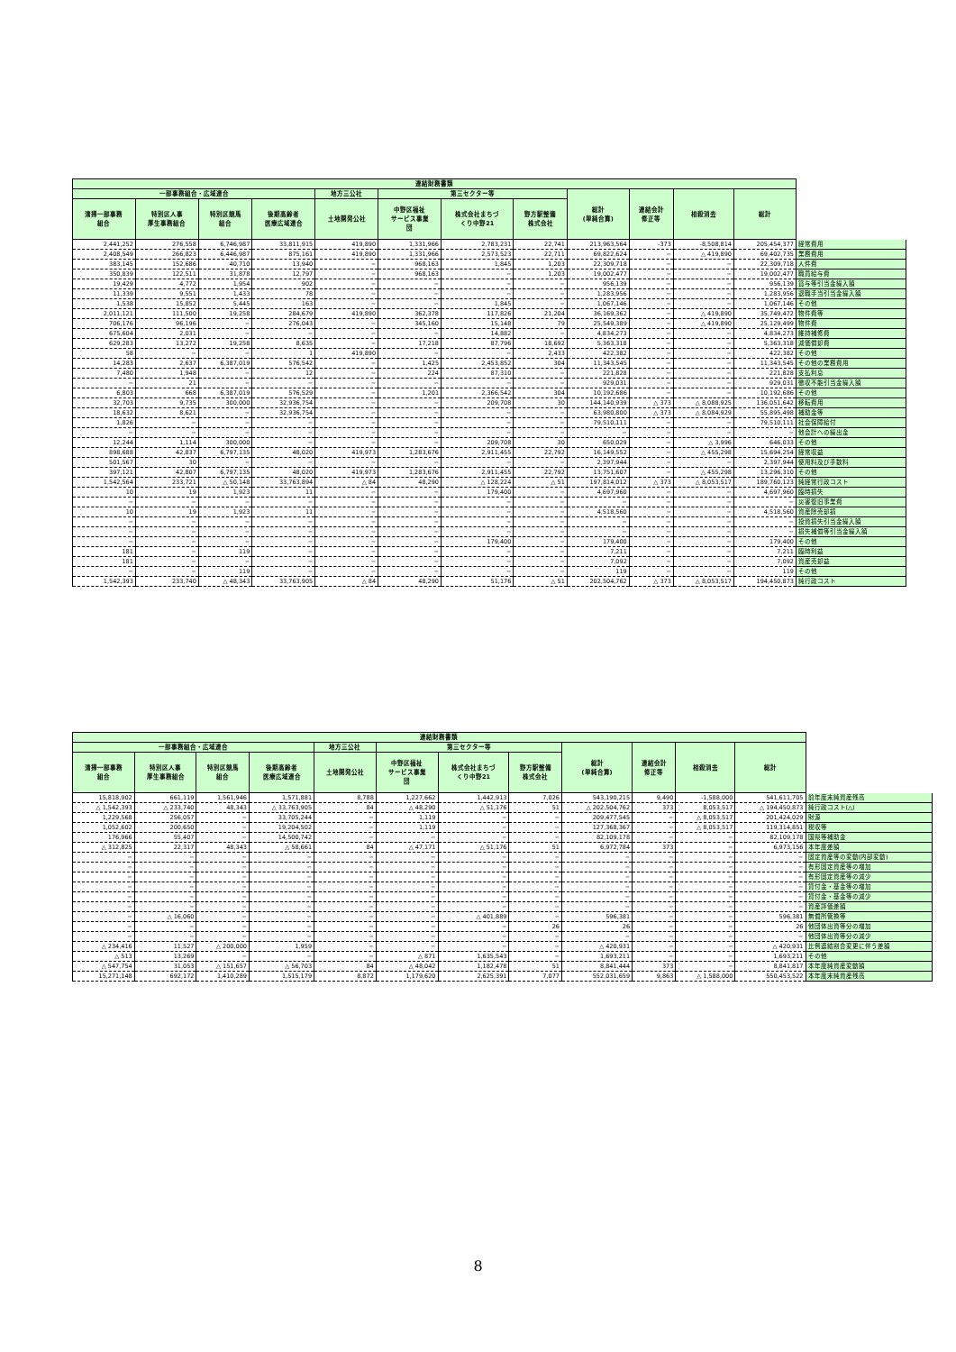| 連結財務書類 | | | | | | | | | | | | |
| --- | --- | --- | --- | --- | --- | --- | --- | --- | --- | --- | --- | --- |
| 一部事務組合・広域連合 | | | | 地方三公社 | 第三セクター等 | | | 総計 (単純合算) | 連結会計 修正等 | 相殺消去 | 総計 | |
| 清掃一部事務 組合 | 特別区人事 厚生事務組合 | 特別区競馬 組合 | 後期高齢者 医療広域連合 | 土地開発公社 | 中野区福祉 サービス事業 団 | 株式会社まちづ くり中野21 | 野方駅整備 株式会社 | | | | | |
| 2,441,252 | 276,558 | 6,746,987 | 33,811,915 | 419,890 | 1,331,966 | 2,783,231 | 22,741 | 213,963,564 | -373 | -8,508,814 | 205,454,377 | 経常費用 |
| 2,408,549 | 266,823 | 6,446,987 | 875,161 | 419,890 | 1,331,966 | 2,573,523 | 22,711 | 69,822,624 | − | △ 419,890 | 69,402,735 | 業務費用 |
| 383,145 | 152,686 | 40,710 | 13,940 | − | 968,163 | 1,845 | 1,203 | 22,309,718 | − | − | 22,309,718 | 人件費 |
| 350,839 | 122,511 | 31,878 | 12,797 | − | 968,163 | − | 1,203 | 19,002,477 | − | − | 19,002,477 | 職員給与費 |
| 19,429 | 4,772 | 1,954 | 902 | − | − | − | − | 956,139 | − | − | 956,139 | 賞与等引当金繰入額 |
| 11,339 | 9,551 | 1,433 | 78 | − | − | − | − | 1,283,956 | − | − | 1,283,956 | 退職手当引当金繰入額 |
| 1,538 | 15,852 | 5,445 | 163 | − | − | 1,845 | − | 1,067,146 | − | − | 1,067,146 | その他 |
| 2,011,121 | 111,500 | 19,258 | 284,679 | 419,890 | 362,378 | 117,826 | 21,204 | 36,169,362 | − | △ 419,890 | 35,749,472 | 物件費等 |
| 706,176 | 96,196 | − | 276,043 | − | 345,160 | 15,148 | 79 | 25,549,389 | − | △ 419,890 | 25,129,499 | 物件費 |
| 675,604 | 2,031 | − | − | − | − | 14,882 | − | 4,834,273 | − | − | 4,834,273 | 維持補修費 |
| 629,283 | 13,272 | 19,258 | 8,635 | − | 17,218 | 87,796 | 18,692 | 5,363,318 | − | − | 5,363,318 | 減価償却費 |
| 58 | − | − | 1 | 419,890 | − | − | 2,433 | 422,382 | − | − | 422,382 | その他 |
| 14,283 | 2,637 | 6,387,019 | 576,542 | − | 1,425 | 2,453,852 | 304 | 11,343,545 | − | − | 11,343,545 | その他の業務費用 |
| 7,480 | 1,948 | − | 12 | − | 224 | 87,310 | − | 221,828 | − | − | 221,828 | 支払利息 |
| − | 21 | − | − | − | − | − | − | 929,031 | − | − | 929,031 | 徴収不能引当金繰入額 |
| 6,803 | 668 | 6,387,019 | 576,529 | − | 1,201 | 2,366,542 | 304 | 10,192,686 | − | − | 10,192,686 | その他 |
| 32,703 | 9,735 | 300,000 | 32,936,754 | − | − | 209,708 | 30 | 144,140,939 | △ 373 | △ 8,088,925 | 136,051,642 | 移転費用 |
| 18,632 | 8,621 | − | 32,936,754 | − | − | − | − | 63,980,800 | △ 373 | △ 8,084,929 | 55,895,498 | 補助金等 |
| 1,826 | − | − | − | − | − | − | − | 79,510,111 | − | − | 79,510,111 | 社会保障給付 |
| − | − | − | − | − | − | − | − | − | − | − | − | 他会計への繰出金 |
| 12,244 | 1,114 | 300,000 | − | − | − | 209,708 | 30 | 650,029 | − | △ 3,996 | 646,033 | その他 |
| 898,688 | 42,837 | 6,797,135 | 48,020 | 419,973 | 1,283,676 | 2,911,455 | 22,792 | 16,149,552 | − | △ 455,298 | 15,694,254 | 経常収益 |
| 501,567 | 30 | − | − | − | − | − | − | 2,397,944 | − | − | 2,397,944 | 使用料及び手数料 |
| 397,121 | 42,807 | 6,797,135 | 48,020 | 419,973 | 1,283,676 | 2,911,455 | 22,792 | 13,751,607 | − | △ 455,298 | 13,296,310 | その他 |
| 1,542,564 | 233,721 | △ 50,148 | 33,763,894 | △ 84 | 48,290 | △ 128,224 | △ 51 | 197,814,012 | △ 373 | △ 8,053,517 | 189,760,123 | 純経常行政コスト |
| 10 | 19 | 1,923 | 11 | − | − | 179,400 | − | 4,697,960 | − | − | 4,697,960 | 臨時損失 |
| − | − | − | − | − | − | − | − | − | − | − | − | 災害復旧事業費 |
| 10 | 19 | 1,923 | 11 | − | − | − | − | 4,518,560 | − | − | 4,518,560 | 資産除売却損 |
| − | − | − | − | − | − | − | − | − | − | − | − | 投資損失引当金繰入額 |
| − | − | − | − | − | − | − | − | − | − | − | − | 損失補償等引当金繰入額 |
| − | − | − | − | − | − | 179,400 | − | 179,400 | − | − | 179,400 | その他 |
| 181 | − | 119 | − | − | − | − | − | 7,211 | − | − | 7,211 | 臨時利益 |
| 181 | − | − | − | − | − | − | − | 7,092 | − | − | 7,092 | 資産売却益 |
| − | − | 119 | − | − | − | − | − | 119 | − | − | 119 | その他 |
| 1,542,393 | 233,740 | △ 48,343 | 33,763,905 | △ 84 | 48,290 | 51,176 | △ 51 | 202,504,762 | △ 373 | △ 8,053,517 | 194,450,873 | 純行政コスト |
| 連結財務書類 | | | | | | | | | | | | |
| --- | --- | --- | --- | --- | --- | --- | --- | --- | --- | --- | --- | --- |
| 一部事務組合・広域連合 | | | | 地方三公社 | 第三セクター等 | | | 総計 (単純合算) | 連結会計 修正等 | 相殺消去 | 総計 | |
| 清掃一部事務 組合 | 特別区人事 厚生事務組合 | 特別区競馬 組合 | 後期高齢者 医療広域連合 | 土地開発公社 | 中野区福祉 サービス事業 団 | 株式会社まちづ くり中野21 | 野方駅整備 株式会社 | | | | | |
| 15,818,902 | 661,119 | 1,561,946 | 1,571,881 | 8,788 | 1,227,662 | 1,442,913 | 7,026 | 543,190,215 | 9,490 | -1,588,000 | 541,611,705 | 前年度末純資産残高 |
| △ 1,542,393 | △ 233,740 | 48,343 | △ 33,763,905 | 84 | △ 48,290 | △ 51,176 | 51 | △ 202,504,762 | 373 | 8,053,517 | △ 194,450,873 | 純行政コスト(△) |
| 1,229,568 | 256,057 | − | 33,705,244 | − | 1,119 | − | − | 209,477,545 | − | △ 8,053,517 | 201,424,029 | 財源 |
| 1,052,602 | 200,650 | − | 19,204,502 | − | 1,119 | − | − | 127,368,367 | − | △ 8,053,517 | 119,314,851 | 税収等 |
| 176,966 | 55,407 | − | 14,500,742 | − | − | − | − | 82,109,178 | − | − | 82,109,178 | 国県等補助金 |
| △ 312,825 | 22,317 | 48,343 | △ 58,661 | 84 | △ 47,171 | △ 51,176 | 51 | 6,972,784 | 373 | − | 6,973,156 | 本年度差額 |
| − | − | − | − | − | − | − | − | − | − | − | − | 固定資産等の変動(内部変動) |
| − | − | − | − | − | − | − | − | − | − | − | − | 有形固定資産等の増加 |
| − | − | − | − | − | − | − | − | − | − | − | − | 有形固定資産等の減少 |
| − | − | − | − | − | − | − | − | − | − | − | − | 貸付金・基金等の増加 |
| − | − | − | − | − | − | − | − | − | − | − | − | 貸付金・基金等の減少 |
| − | − | − | − | − | − | − | − | − | − | − | − | 資産評価差額 |
| − | △ 16,060 | − | − | − | − | △ 401,889 | − | 596,381 | − | − | 596,381 | 無償所管換等 |
| − | − | − | − | − | − | − | 26 | 26 | − | − | 26 | 他団体出資等分の増加 |
| − | − | − | − | − | − | − | − | − | − | − | − | 他団体出資等分の減少 |
| △ 234,416 | 11,527 | △ 200,000 | 1,959 | − | − | − | − | △ 420,931 | − | − | △ 420,931 | 比例連結割合変更に伴う差額 |
| △ 513 | 13,269 | − | − | − | △ 871 | 1,635,543 | − | 1,693,211 | − | − | 1,693,211 | その他 |
| △ 547,754 | 31,053 | △ 151,657 | △ 56,703 | 84 | △ 48,042 | 1,182,478 | 51 | 8,841,444 | 373 | − | 8,841,817 | 本年度純資産変動額 |
| 15,271,148 | 692,172 | 1,410,289 | 1,515,179 | 8,872 | 1,179,620 | 2,625,391 | 7,077 | 552,031,659 | 9,863 | △ 1,588,000 | 550,453,522 | 本年度末純資産残高 |
8